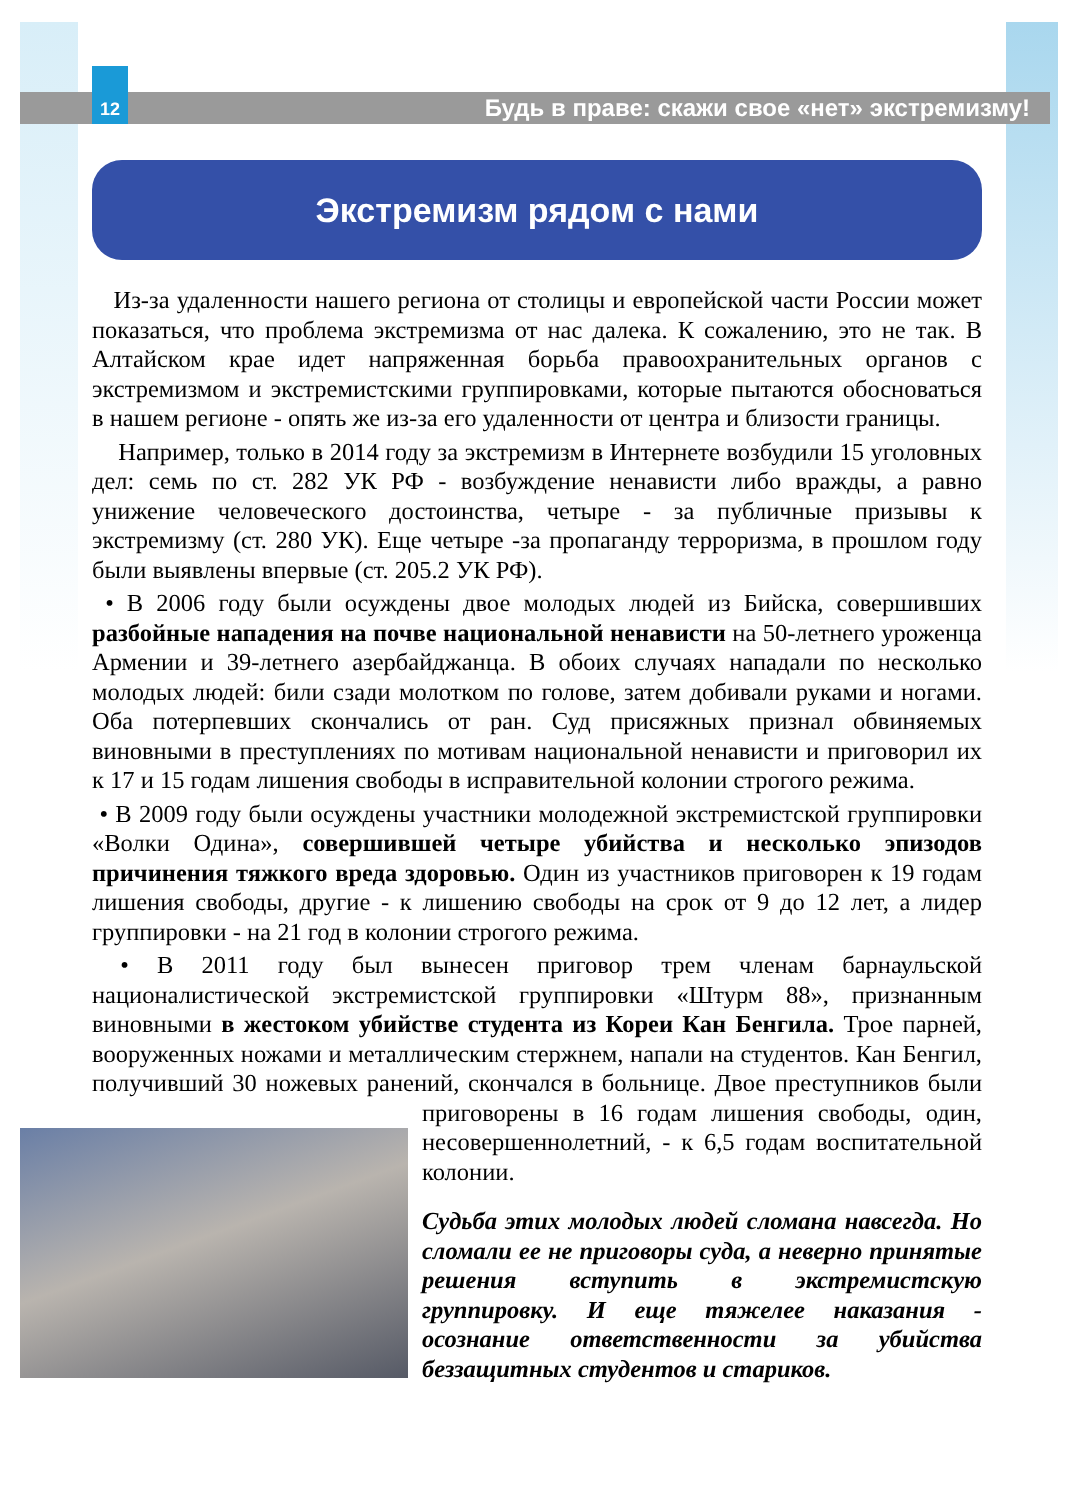12
Будь в праве: скажи свое «нет» экстремизму!
Экстремизм рядом с нами
Из-за удаленности нашего региона от столицы и европейской части России может показаться, что проблема экстремизма от нас далека. К сожалению, это не так. В Алтайском крае идет напряженная борьба правоохранительных органов с экстремизмом и экстремистскими группировками, которые пытаются обосноваться в нашем регионе - опять же из-за его удаленности от центра и близости границы.
Например, только в 2014 году за экстремизм в Интернете возбудили 15 уголовных дел: семь по ст. 282 УК РФ - возбуждение ненависти либо вражды, а равно унижение человеческого достоинства, четыре - за публичные призывы к экстремизму (ст. 280 УК). Еще четыре -за пропаганду терроризма, в прошлом году были выявлены впервые (ст. 205.2 УК РФ).
• В 2006 году были осуждены двое молодых людей из Бийска, совершивших разбойные нападения на почве национальной ненависти на 50-летнего уроженца Армении и 39-летнего азербайджанца. В обоих случаях нападали по несколько молодых людей: били сзади молотком по голове, затем добивали руками и ногами. Оба потерпевших скончались от ран. Суд присяжных признал обвиняемых виновными в преступлениях по мотивам национальной ненависти и приговорил их к 17 и 15 годам лишения свободы в исправительной колонии строгого режима.
• В 2009 году были осуждены участники молодежной экстремистской группировки «Волки Одина», совершившей четыре убийства и несколько эпизодов причинения тяжкого вреда здоровью. Один из участников приговорен к 19 годам лишения свободы, другие - к лишению свободы на срок от 9 до 12 лет, а лидер группировки - на 21 год в колонии строгого режима.
• В 2011 году был вынесен приговор трем членам барнаульской националистической экстремистской группировки «Штурм 88», признанным виновными в жестоком убийстве студента из Кореи Кан Бенгила. Трое парней, вооруженных ножами и металлическим стержнем, напали на студентов. Кан Бенгил, получивший 30 ножевых ранений, скончался в больнице. Двое преступников были приговорены в 16 годам лишения свободы, один, несовершеннолетний, - к 6,5 годам воспитательной колонии.
Судьба этих молодых людей сломана навсегда. Но сломали ее не приговоры суда, а неверно принятые решения вступить в экстремистскую группировку. И еще тяжелее наказания - осознание ответственности за убийства беззащитных студентов и стариков.